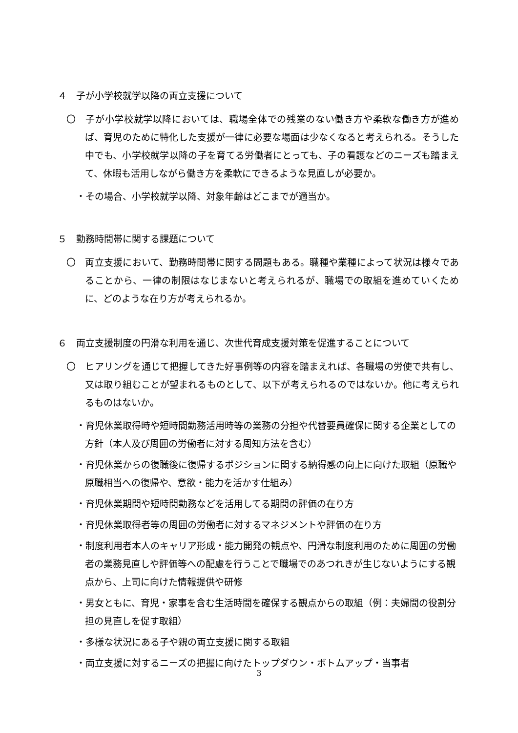４　子が小学校就学以降の両立支援について
〇　子が小学校就学以降においては、職場全体での残業のない働き方や柔軟な働き方が進めば、育児のために特化した支援が一律に必要な場面は少なくなると考えられる。そうした中でも、小学校就学以降の子を育てる労働者にとっても、子の看護などのニーズも踏まえて、休暇も活用しながら働き方を柔軟にできるような見直しが必要か。
・その場合、小学校就学以降、対象年齢はどこまでが適当か。
５　勤務時間帯に関する課題について
〇　両立支援において、勤務時間帯に関する問題もある。職種や業種によって状況は様々であることから、一律の制限はなじまないと考えられるが、職場での取組を進めていくために、どのような在り方が考えられるか。
６　両立支援制度の円滑な利用を通じ、次世代育成支援対策を促進することについて
〇　ヒアリングを通じて把握してきた好事例等の内容を踏まえれば、各職場の労使で共有し、又は取り組むことが望まれるものとして、以下が考えられるのではないか。他に考えられるものはないか。
・育児休業取得時や短時間勤務活用時等の業務の分担や代替要員確保に関する企業としての方針（本人及び周囲の労働者に対する周知方法を含む）
・育児休業からの復職後に復帰するポジションに関する納得感の向上に向けた取組（原職や原職相当への復帰や、意欲・能力を活かす仕組み）
・育児休業期間や短時間勤務などを活用してる期間の評価の在り方
・育児休業取得者等の周囲の労働者に対するマネジメントや評価の在り方
・制度利用者本人のキャリア形成・能力開発の観点や、円滑な制度利用のために周囲の労働者の業務見直しや評価等への配慮を行うことで職場でのあつれきが生じないようにする観点から、上司に向けた情報提供や研修
・男女ともに、育児・家事を含む生活時間を確保する観点からの取組（例：夫婦間の役割分担の見直しを促す取組）
・多様な状況にある子や親の両立支援に関する取組
・両立支援に対するニーズの把握に向けたトップダウン・ボトムアップ・当事者
3